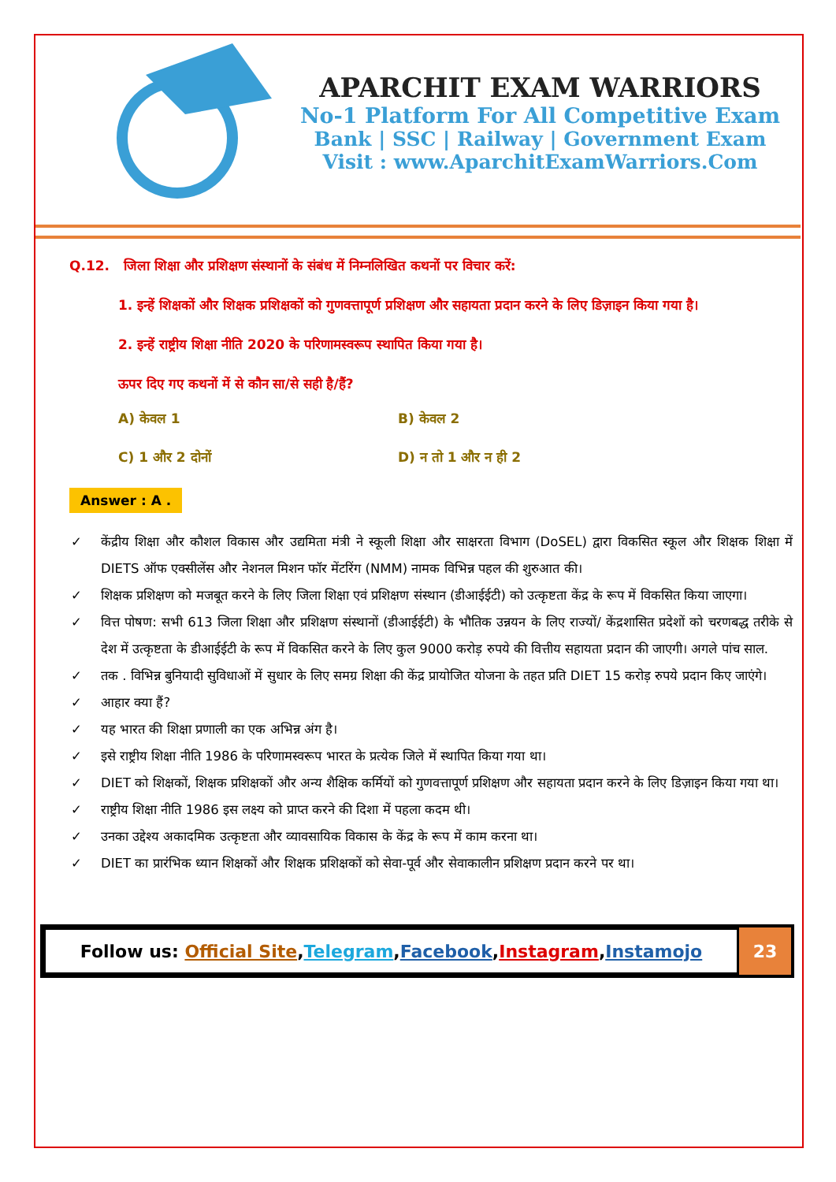APARCHIT EXAM WARRIORS
No-1 Platform For All Competitive Exam
Bank | SSC | Railway | Government Exam
Visit : www.AparchitExamWarriors.Com
Q.12. जिला शिक्षा और प्रशिक्षण संस्थानों के संबंध में निम्नलिखित कथनों पर विचार करें:
1. इन्हें शिक्षकों और शिक्षक प्रशिक्षकों को गुणवत्तापूर्ण प्रशिक्षण और सहायता प्रदान करने के लिए डिज़ाइन किया गया है।
2. इन्हें राष्ट्रीय शिक्षा नीति 2020 के परिणामस्वरूप स्थापित किया गया है।
ऊपर दिए गए कथनों में से कौन सा/से सही है/हैं?
A) केवल 1
B) केवल 2
C) 1 और 2 दोनों
D) न तो 1 और न ही 2
Answer : A .
✓ केंद्रीय शिक्षा और कौशल विकास और उद्यमिता मंत्री ने स्कूली शिक्षा और साक्षरता विभाग (DoSEL) द्वारा विकसित स्कूल और शिक्षक शिक्षा में DIETS ऑफ एक्सीलेंस और नेशनल मिशन फॉर मेंटरिंग (NMM) नामक विभिन्न पहल की शुरुआत की।
✓ शिक्षक प्रशिक्षण को मजबूत करने के लिए जिला शिक्षा एवं प्रशिक्षण संस्थान (डीआईईटी) को उत्कृष्टता केंद्र के रूप में विकसित किया जाएगा।
✓ वित्त पोषण: सभी 613 जिला शिक्षा और प्रशिक्षण संस्थानों (डीआईईटी) के भौतिक उन्नयन के लिए राज्यों/ केंद्रशासित प्रदेशों को चरणबद्ध तरीके से देश में उत्कृष्टता के डीआईईटी के रूप में विकसित करने के लिए कुल 9000 करोड़ रुपये की वित्तीय सहायता प्रदान की जाएगी। अगले पांच साल.
✓ तक . विभिन्न बुनियादी सुविधाओं में सुधार के लिए समग्र शिक्षा की केंद्र प्रायोजित योजना के तहत प्रति DIET 15 करोड़ रुपये प्रदान किए जाएंगे।
✓ आहार क्या हैं?
✓ यह भारत की शिक्षा प्रणाली का एक अभिन्न अंग है।
✓ इसे राष्ट्रीय शिक्षा नीति 1986 के परिणामस्वरूप भारत के प्रत्येक जिले में स्थापित किया गया था।
✓ DIET को शिक्षकों, शिक्षक प्रशिक्षकों और अन्य शैक्षिक कर्मियों को गुणवत्तापूर्ण प्रशिक्षण और सहायता प्रदान करने के लिए डिज़ाइन किया गया था।
✓ राष्ट्रीय शिक्षा नीति 1986 इस लक्ष्य को प्राप्त करने की दिशा में पहला कदम थी।
✓ उनका उद्देश्य अकादमिक उत्कृष्टता और व्यावसायिक विकास के केंद्र के रूप में काम करना था।
✓ DIET का प्रारंभिक ध्यान शिक्षकों और शिक्षक प्रशिक्षकों को सेवा-पूर्व और सेवाकालीन प्रशिक्षण प्रदान करने पर था।
Follow us: Official Site, Telegram, Facebook, Instagram, Instamojo
23